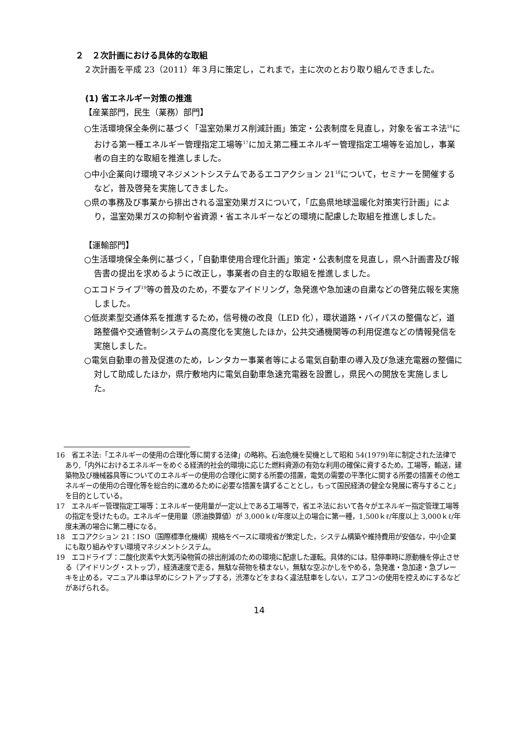２　２次計画における具体的な取組
２次計画を平成 23（2011）年３月に策定し，これまで，主に次のとおり取り組んできました。
(1) 省エネルギー対策の推進
【産業部門，民生（業務）部門】
○生活環境保全条例に基づく「温室効果ガス削減計画」策定・公表制度を見直し，対象を省エネ法<sup>16</sup>における第一種エネルギー管理指定工場等<sup>17</sup>に加え第二種エネルギー管理指定工場等を追加し，事業者の自主的な取組を推進しました。
○中小企業向け環境マネジメントシステムであるエコアクション 21<sup>18</sup>について，セミナーを開催するなど，普及啓発を実施してきました。
○県の事務及び事業から排出される温室効果ガスについて，「広島県地球温暖化対策実行計画」により，温室効果ガスの抑制や省資源・省エネルギーなどの環境に配慮した取組を推進しました。
【運輸部門】
○生活環境保全条例に基づく，「自動車使用合理化計画」策定・公表制度を見直し，県へ計画書及び報告書の提出を求めるように改正し，事業者の自主的な取組を推進しました。
○エコドライブ<sup>19</sup>等の普及のため，不要なアイドリング，急発進や急加速の自粛などの啓発広報を実施しました。
○低炭素型交通体系を推進するため，信号機の改良（LED 化），環状道路・バイパスの整備など，道路整備や交通管制システムの高度化を実施したほか，公共交通機関等の利用促進などの情報発信を実施しました。
○電気自動車の普及促進のため，レンタカー事業者等による電気自動車の導入及び急速充電器の整備に対して助成したほか，県庁敷地内に電気自動車急速充電器を設置し，県民への開放を実施しました。
16　省エネ法:「エネルギーの使用の合理化等に関する法律」の略称。石油危機を契機として昭和 54(1979)年に制定された法律であり,「内外におけるエネルギーをめぐる経済的社会的環境に応じた燃料資源の有効な利用の確保に資するため，工場等，輸送，建築物及び機械器具等についてのエネルギーの使用の合理化に関する所要の措置，電気の需要の平準化に関する所要の措置その他エネルギーの使用の合理化等を総合的に進めるために必要な措置を講ずることとし，もって国民経済の健全な発展に寄与すること」を目的としている。
17　エネルギー管理指定工場等：エネルギー使用量が一定以上である工場等で，省エネ法において各々がエネルギー指定管理工場等の指定を受けたもの。エネルギー使用量（原油換算値）が 3,000ｋℓ/年度以上の場合に第一種，1,500ｋℓ/年度以上 3,000ｋℓ/年度未満の場合に第二種になる。
18　エコアクション 21：ISO（国際標準化機構）規格をベースに環境省が策定した，システム構築や維持費用が安価な，中小企業にも取り組みやすい環境マネジメントシステム。
19　エコドライブ：二酸化炭素や大気汚染物質の排出削減のための環境に配慮した運転。具体的には，駐停車時に原動機を停止させる（アイドリング・ストップ），経済速度で走る，無駄な荷物を積まない，無駄な空ぶかしをやめる，急発進・急加速・急ブレーキを止める，マニュアル車は早めにシフトアップする，渋滞などをまねく違法駐車をしない，エアコンの使用を控えめにするなどがあげられる。
14